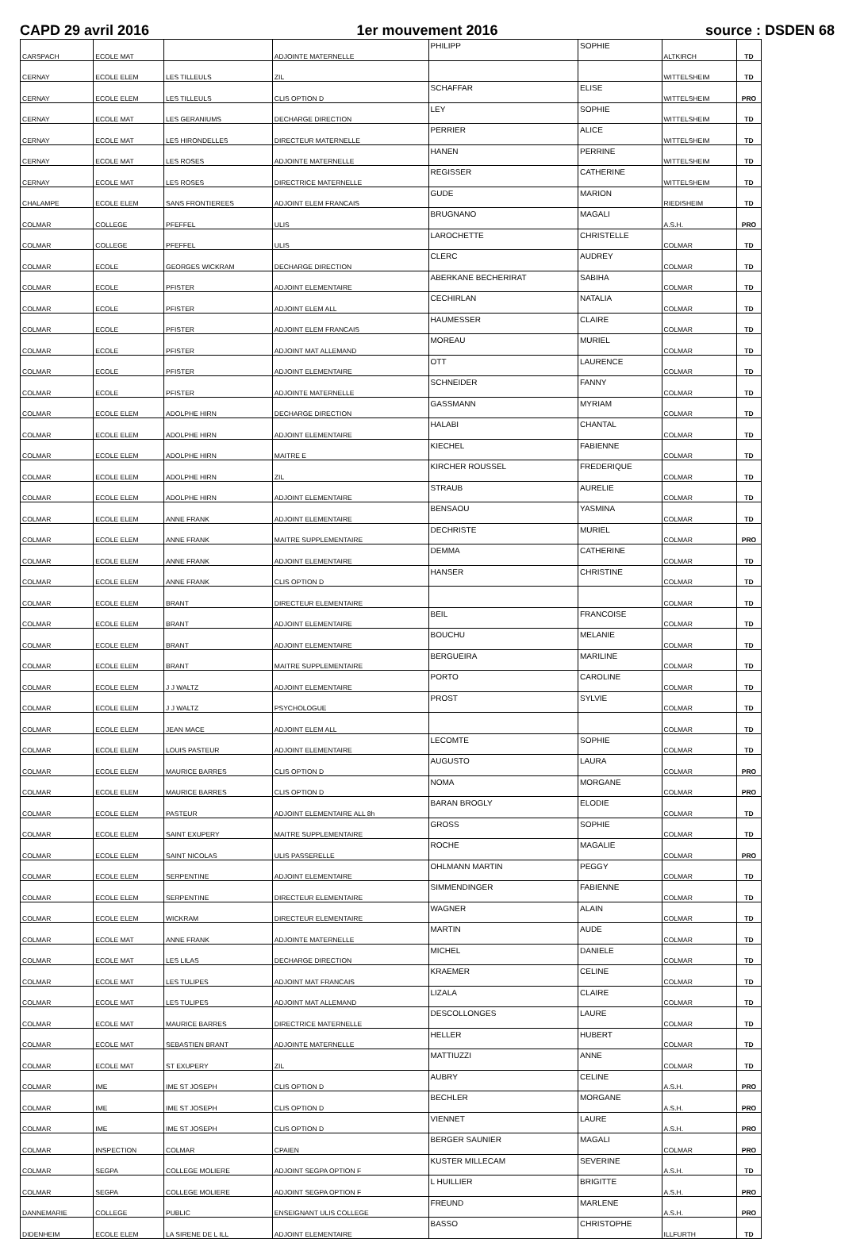CAPD 29 avril 2016 1er mouvement 2016 source : DSDEN 68
| CARSPACH | ECOLE MAT | | ADJOINTE MATERNELLE | PHILIPP | SOPHIE | ALTKIRCH | TD |
| CERNAY | ECOLE ELEM | LES TILLEULS | ZIL | | | WITTELSHEIM | TD |
| CERNAY | ECOLE ELEM | LES TILLEULS | CLIS OPTION D | SCHAFFAR | ELISE | WITTELSHEIM | PRO |
| CERNAY | ECOLE MAT | LES GERANIUMS | DECHARGE DIRECTION | LEY | SOPHIE | WITTELSHEIM | TD |
| CERNAY | ECOLE MAT | LES HIRONDELLES | DIRECTEUR MATERNELLE | PERRIER | ALICE | WITTELSHEIM | TD |
| CERNAY | ECOLE MAT | LES ROSES | ADJOINTE MATERNELLE | HANEN | PERRINE | WITTELSHEIM | TD |
| CERNAY | ECOLE MAT | LES ROSES | DIRECTRICE MATERNELLE | REGISSER | CATHERINE | WITTELSHEIM | TD |
| CHALAMPE | ECOLE ELEM | SANS FRONTIEREES | ADJOINT ELEM FRANCAIS | GUDE | MARION | RIEDISHEIM | TD |
| COLMAR | COLLEGE | PFEFFEL | ULIS | BRUGNANO | MAGALI | A.S.H. | PRO |
| COLMAR | COLLEGE | PFEFFEL | ULIS | LAROCHETTE | CHRISTELLE | COLMAR | TD |
| COLMAR | ECOLE | GEORGES WICKRAM | DECHARGE DIRECTION | CLERC | AUDREY | COLMAR | TD |
| COLMAR | ECOLE | PFISTER | ADJOINT ELEMENTAIRE | ABERKANE BECHERIRAT | SABIHA | COLMAR | TD |
| COLMAR | ECOLE | PFISTER | ADJOINT ELEM ALL | CECHIRLAN | NATALIA | COLMAR | TD |
| COLMAR | ECOLE | PFISTER | ADJOINT ELEM FRANCAIS | HAUMESSER | CLAIRE | COLMAR | TD |
| COLMAR | ECOLE | PFISTER | ADJOINT MAT ALLEMAND | MOREAU | MURIEL | COLMAR | TD |
| COLMAR | ECOLE | PFISTER | ADJOINT ELEMENTAIRE | OTT | LAURENCE | COLMAR | TD |
| COLMAR | ECOLE | PFISTER | ADJOINTE MATERNELLE | SCHNEIDER | FANNY | COLMAR | TD |
| COLMAR | ECOLE ELEM | ADOLPHE HIRN | DECHARGE DIRECTION | GASSMANN | MYRIAM | COLMAR | TD |
| COLMAR | ECOLE ELEM | ADOLPHE HIRN | ADJOINT ELEMENTAIRE | HALABI | CHANTAL | COLMAR | TD |
| COLMAR | ECOLE ELEM | ADOLPHE HIRN | MAITRE E | KIECHEL | FABIENNE | COLMAR | TD |
| COLMAR | ECOLE ELEM | ADOLPHE HIRN | ZIL | KIRCHER ROUSSEL | FREDERIQUE | COLMAR | TD |
| COLMAR | ECOLE ELEM | ADOLPHE HIRN | ADJOINT ELEMENTAIRE | STRAUB | AURELIE | COLMAR | TD |
| COLMAR | ECOLE ELEM | ANNE FRANK | ADJOINT ELEMENTAIRE | BENSAOU | YASMINA | COLMAR | TD |
| COLMAR | ECOLE ELEM | ANNE FRANK | MAITRE SUPPLEMENTAIRE | DECHRISTE | MURIEL | COLMAR | PRO |
| COLMAR | ECOLE ELEM | ANNE FRANK | ADJOINT ELEMENTAIRE | DEMMA | CATHERINE | COLMAR | TD |
| COLMAR | ECOLE ELEM | ANNE FRANK | CLIS OPTION D | HANSER | CHRISTINE | COLMAR | TD |
| COLMAR | ECOLE ELEM | BRANT | DIRECTEUR ELEMENTAIRE | | | COLMAR | TD |
| COLMAR | ECOLE ELEM | BRANT | ADJOINT ELEMENTAIRE | BEIL | FRANCOISE | COLMAR | TD |
| COLMAR | ECOLE ELEM | BRANT | ADJOINT ELEMENTAIRE | BOUCHU | MELANIE | COLMAR | TD |
| COLMAR | ECOLE ELEM | BRANT | MAITRE SUPPLEMENTAIRE | BERGUEIRA | MARILINE | COLMAR | TD |
| COLMAR | ECOLE ELEM | J J WALTZ | ADJOINT ELEMENTAIRE | PORTO | CAROLINE | COLMAR | TD |
| COLMAR | ECOLE ELEM | J J WALTZ | PSYCHOLOGUE | PROST | SYLVIE | COLMAR | TD |
| COLMAR | ECOLE ELEM | JEAN MACE | ADJOINT ELEM ALL | | | COLMAR | TD |
| COLMAR | ECOLE ELEM | LOUIS PASTEUR | ADJOINT ELEMENTAIRE | LECOMTE | SOPHIE | COLMAR | TD |
| COLMAR | ECOLE ELEM | MAURICE BARRES | CLIS OPTION D | AUGUSTO | LAURA | COLMAR | PRO |
| COLMAR | ECOLE ELEM | MAURICE BARRES | CLIS OPTION D | NOMA | MORGANE | COLMAR | PRO |
| COLMAR | ECOLE ELEM | PASTEUR | ADJOINT ELEMENTAIRE ALL 8h | BARAN BROGLY | ELODIE | COLMAR | TD |
| COLMAR | ECOLE ELEM | SAINT EXUPERY | MAITRE SUPPLEMENTAIRE | GROSS | SOPHIE | COLMAR | TD |
| COLMAR | ECOLE ELEM | SAINT NICOLAS | ULIS PASSERELLE | ROCHE | MAGALIE | COLMAR | PRO |
| COLMAR | ECOLE ELEM | SERPENTINE | ADJOINT ELEMENTAIRE | OHLMANN MARTIN | PEGGY | COLMAR | TD |
| COLMAR | ECOLE ELEM | SERPENTINE | DIRECTEUR ELEMENTAIRE | SIMMENDINGER | FABIENNE | COLMAR | TD |
| COLMAR | ECOLE ELEM | WICKRAM | DIRECTEUR ELEMENTAIRE | WAGNER | ALAIN | COLMAR | TD |
| COLMAR | ECOLE MAT | ANNE FRANK | ADJOINTE MATERNELLE | MARTIN | AUDE | COLMAR | TD |
| COLMAR | ECOLE MAT | LES LILAS | DECHARGE DIRECTION | MICHEL | DANIELE | COLMAR | TD |
| COLMAR | ECOLE MAT | LES TULIPES | ADJOINT MAT FRANCAIS | KRAEMER | CELINE | COLMAR | TD |
| COLMAR | ECOLE MAT | LES TULIPES | ADJOINT MAT ALLEMAND | LIZALA | CLAIRE | COLMAR | TD |
| COLMAR | ECOLE MAT | MAURICE BARRES | DIRECTRICE MATERNELLE | DESCOLLONGES | LAURE | COLMAR | TD |
| COLMAR | ECOLE MAT | SEBASTIEN BRANT | ADJOINTE MATERNELLE | HELLER | HUBERT | COLMAR | TD |
| COLMAR | ECOLE MAT | ST EXUPERY | ZIL | MATTIUZZI | ANNE | COLMAR | TD |
| COLMAR | IME | IME ST JOSEPH | CLIS OPTION D | AUBRY | CELINE | A.S.H. | PRO |
| COLMAR | IME | IME ST JOSEPH | CLIS OPTION D | BECHLER | MORGANE | A.S.H. | PRO |
| COLMAR | IME | IME ST JOSEPH | CLIS OPTION D | VIENNET | LAURE | A.S.H. | PRO |
| COLMAR | INSPECTION | COLMAR | CPAIEN | BERGER SAUNIER | MAGALI | COLMAR | PRO |
| COLMAR | SEGPA | COLLEGE MOLIERE | ADJOINT SEGPA OPTION F | KUSTER MILLECAM | SEVERINE | A.S.H. | TD |
| COLMAR | SEGPA | COLLEGE MOLIERE | ADJOINT SEGPA OPTION F | L HUILLIER | BRIGITTE | A.S.H. | PRO |
| DANNEMARIE | COLLEGE | PUBLIC | ENSEIGNANT ULIS COLLEGE | FREUND | MARLENE | A.S.H. | PRO |
| DIDENHEIM | ECOLE ELEM | LA SIRENE DE L ILL | ADJOINT ELEMENTAIRE | BASSO | CHRISTOPHE | ILLFURTH | TD |